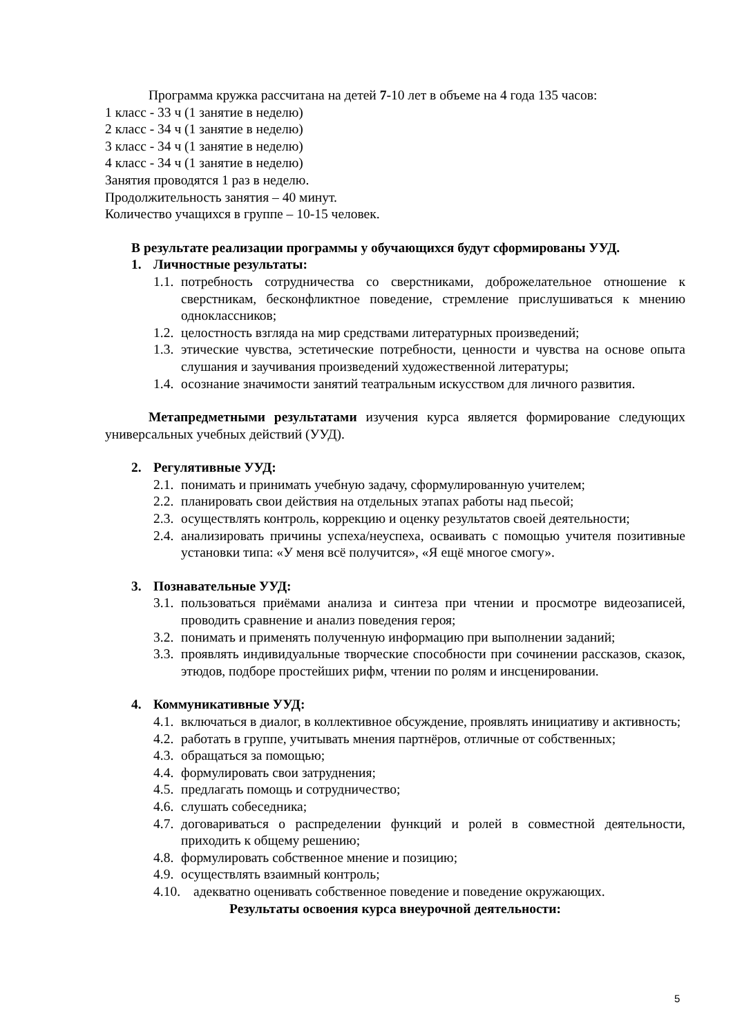Программа кружка рассчитана на детей 7-10 лет в объеме на 4 года 135 часов:
1 класс - 33 ч (1 занятие в неделю)
2 класс - 34 ч (1 занятие в неделю)
3 класс - 34 ч (1 занятие в неделю)
4 класс - 34 ч (1 занятие в неделю)
Занятия проводятся 1 раз в неделю.
Продолжительность занятия – 40 минут.
Количество учащихся в группе – 10-15 человек.
В результате реализации программы у обучающихся будут сформированы УУД.
1. Личностные результаты:
1.1. потребность сотрудничества со сверстниками, доброжелательное отношение к сверстникам, бесконфликтное поведение, стремление прислушиваться к мнению одноклассников;
1.2. целостность взгляда на мир средствами литературных произведений;
1.3. этические чувства, эстетические потребности, ценности и чувства на основе опыта слушания и заучивания произведений художественной литературы;
1.4. осознание значимости занятий театральным искусством для личного развития.
Метапредметными результатами изучения курса является формирование следующих универсальных учебных действий (УУД).
2. Регулятивные УУД:
2.1. понимать и принимать учебную задачу, сформулированную учителем;
2.2. планировать свои действия на отдельных этапах работы над пьесой;
2.3. осуществлять контроль, коррекцию и оценку результатов своей деятельности;
2.4. анализировать причины успеха/неуспеха, осваивать с помощью учителя позитивные установки типа: «У меня всё получится», «Я ещё многое смогу».
3. Познавательные УУД:
3.1. пользоваться приёмами анализа и синтеза при чтении и просмотре видеозаписей, проводить сравнение и анализ поведения героя;
3.2. понимать и применять полученную информацию при выполнении заданий;
3.3. проявлять индивидуальные творческие способности при сочинении рассказов, сказок, этюдов, подборе простейших рифм, чтении по ролям и инсценировании.
4. Коммуникативные УУД:
4.1. включаться в диалог, в коллективное обсуждение, проявлять инициативу и активность;
4.2. работать в группе, учитывать мнения партнёров, отличные от собственных;
4.3. обращаться за помощью;
4.4. формулировать свои затруднения;
4.5. предлагать помощь и сотрудничество;
4.6. слушать собеседника;
4.7. договариваться о распределении функций и ролей в совместной деятельности, приходить к общему решению;
4.8. формулировать собственное мнение и позицию;
4.9. осуществлять взаимный контроль;
4.10. адекватно оценивать собственное поведение и поведение окружающих.
Результаты освоения курса внеурочной деятельности:
5